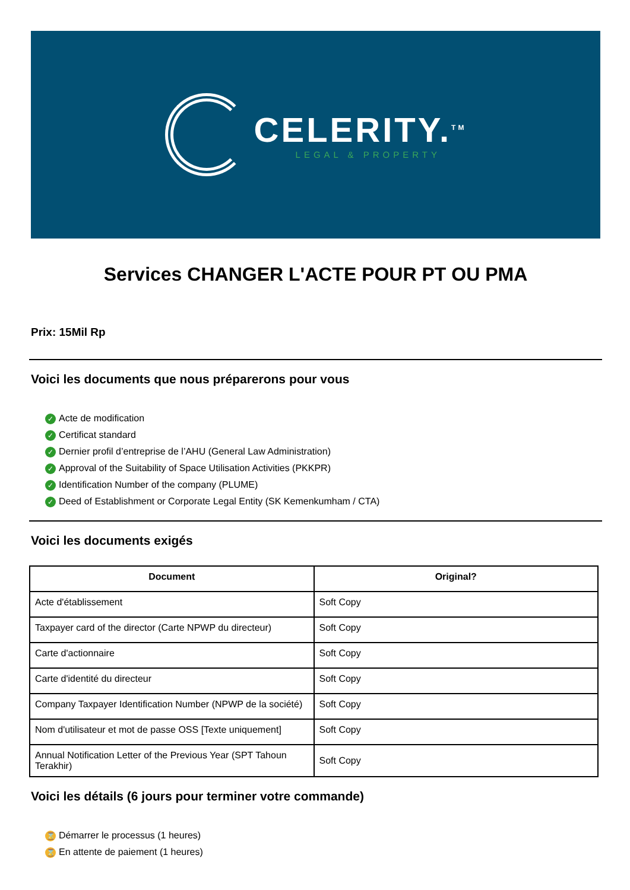CELERITY.<sup>TM</sup>
LEGAL & PROPERTY
Services CHANGER L'ACTE POUR PT OU PMA
Prix: 15Mil Rp
Voici les documents que nous préparerons pour vous
✓ Acte de modification
✓ Certificat standard
✓ Dernier profil d’entreprise de l’AHU (General Law Administration)
✓ Approval of the Suitability of Space Utilisation Activities (PKKPR)
✓ Identification Number of the company (PLUME)
✓ Deed of Establishment or Corporate Legal Entity (SK Kemenkumham / CTA)
Voici les documents exigés
| Document | Original? |
| --- | --- |
| Acte d'établissement | Soft Copy |
| Taxpayer card of the director (Carte NPWP du directeur) | Soft Copy |
| Carte d'actionnaire | Soft Copy |
| Carte d'identité du directeur | Soft Copy |
| Company Taxpayer Identification Number (NPWP de la société) | Soft Copy |
| Nom d'utilisateur et mot de passe OSS [Texte uniquement] | Soft Copy |
| Annual Notification Letter of the Previous Year (SPT Tahoun Terakhir) | Soft Copy |
Voici les détails (6 jours pour terminer votre commande)
⌛ Démarrer le processus (1 heures)
⌛ En attente de paiement (1 heures)